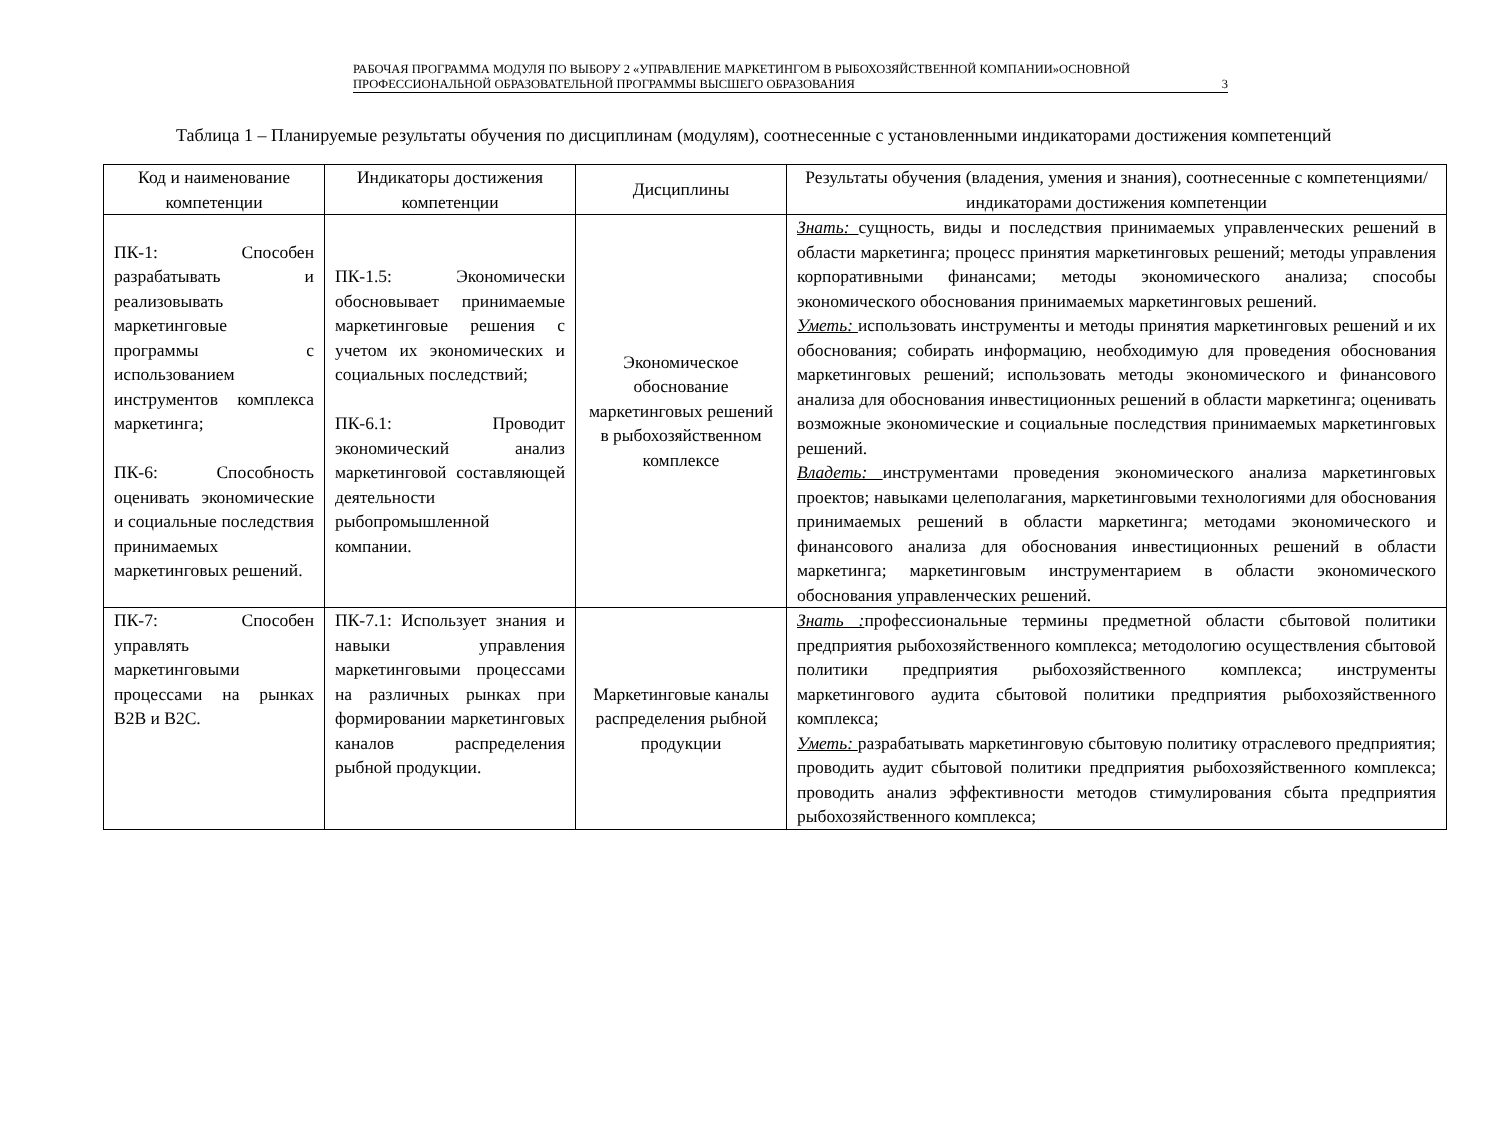РАБОЧАЯ ПРОГРАММА МОДУЛЯ ПО ВЫБОРУ 2 «УПРАВЛЕНИЕ МАРКЕТИНГОМ В РЫБОХОЗЯЙСТВЕННОЙ КОМПАНИИ»ОСНОВНОЙ ПРОФЕССИОНАЛЬНОЙ ОБРАЗОВАТЕЛЬНОЙ ПРОГРАММЫ ВЫСШЕГО ОБРАЗОВАНИЯ 3
Таблица 1 – Планируемые результаты обучения по дисциплинам (модулям), соотнесенные с установленными индикаторами достижения компетенций
| Код и наименование компетенции | Индикаторы достижения компетенции | Дисциплины | Результаты обучения (владения, умения и знания), соотнесенные с компетенциями/индикаторами достижения компетенции |
| --- | --- | --- | --- |
| ПК-1: Способен разрабатывать и реализовывать маркетинговые программы с использованием инструментов комплекса маркетинга; ПК-6: Способность оценивать экономические и социальные последствия принимаемых маркетинговых решений. | ПК-1.5: Экономически обосновывает принимаемые маркетинговые решения с учетом их экономических и социальных последствий; ПК-6.1: Проводит экономический анализ маркетинговой составляющей деятельности рыбопромышленной компании. | Экономическое обоснование маркетинговых решений в рыбохозяйственном комплексе | Знать: сущность, виды и последствия принимаемых управленческих решений в области маркетинга; процесс принятия маркетинговых решений; методы управления корпоративными финансами; методы экономического анализа; способы экономического обоснования принимаемых маркетинговых решений. Уметь: использовать инструменты и методы принятия маркетинговых решений и их обоснования; собирать информацию, необходимую для проведения обоснования маркетинговых решений; использовать методы экономического и финансового анализа для обоснования инвестиционных решений в области маркетинга; оценивать возможные экономические и социальные последствия принимаемых маркетинговых решений. Владеть: инструментами проведения экономического анализа маркетинговых проектов; навыками целеполагания, маркетинговыми технологиями для обоснования принимаемых решений в области маркетинга; методами экономического и финансового анализа для обоснования инвестиционных решений в области маркетинга; маркетинговым инструментарием в области экономического обоснования управленческих решений. |
| ПК-7: Способен управлять маркетинговыми процессами на рынках B2B и B2C. | ПК-7.1: Использует знания и навыки управления маркетинговыми процессами на различных рынках при формировании маркетинговых каналов распределения рыбной продукции. | Маркетинговые каналы распределения рыбной продукции | Знать : профессиональные термины предметной области сбытовой политики предприятия рыбохозяйственного комплекса; методологию осуществления сбытовой политики предприятия рыбохозяйственного комплекса; инструменты маркетингового аудита сбытовой политики предприятия рыбохозяйственного комплекса; Уметь: разрабатывать маркетинговую сбытовую политику отраслевого предприятия; проводить аудит сбытовой политики предприятия рыбохозяйственного комплекса; проводить анализ эффективности методов стимулирования сбыта предприятия рыбохозяйственного комплекса; |